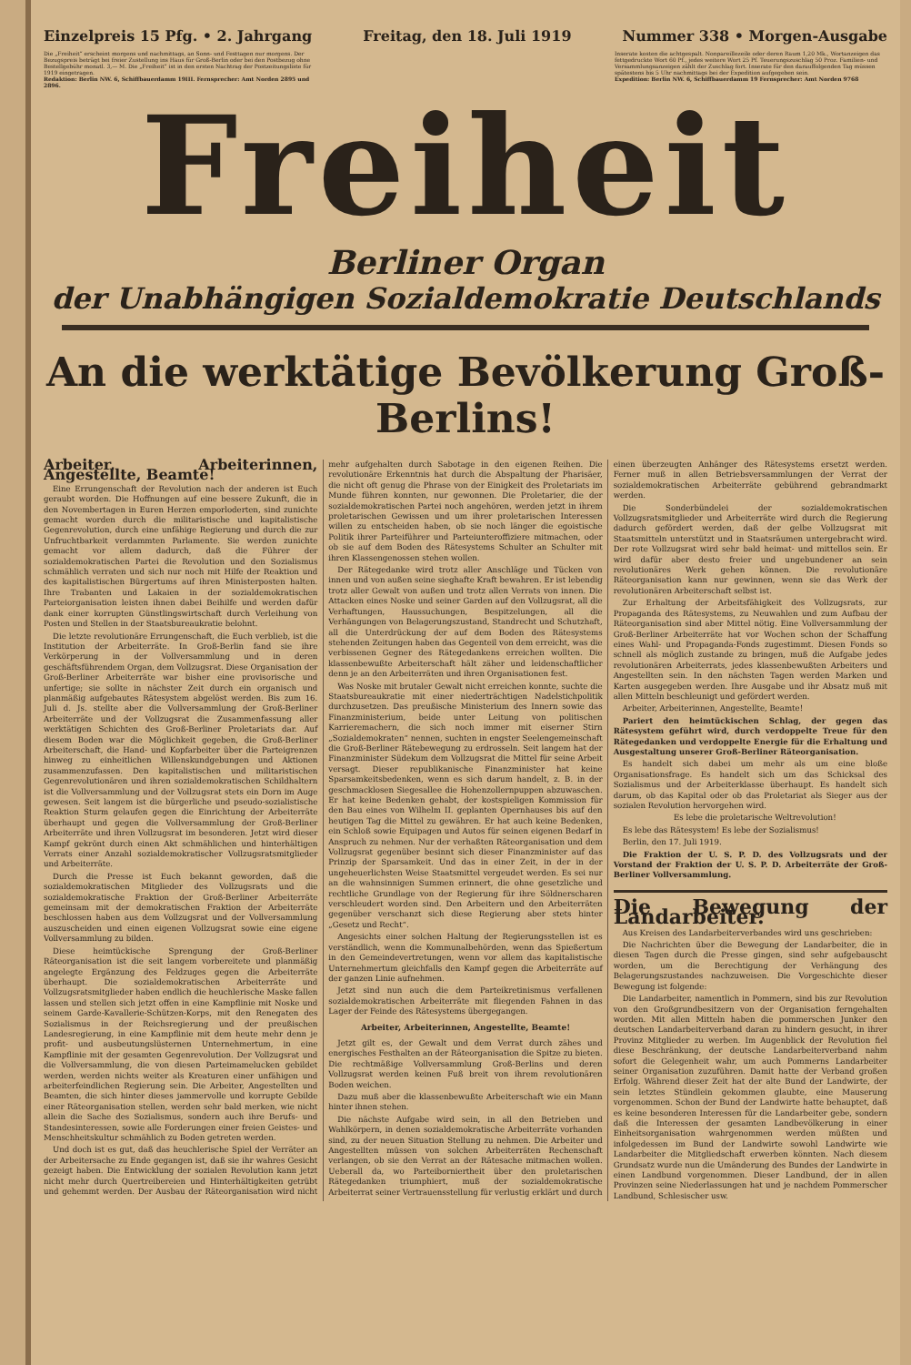Einzelpreis 15 Pfg. • 2. Jahrgang Freitag, den 18. Juli 1919 Nummer 338 • Morgen-Ausgabe
Die „Freiheit“ erscheint morgens und nachmittags, an Sonn- und Festtagen nur morgens. Der Bezugspreis beträgt bei freier Zustellung ins Haus für Groß-Berlin oder bei den Postbezug ohne Bestellgebühr monatl. 3,— M. Die „Freiheit“ ist in den ersten Nachtrag der Postzeitungsliste für 1919 eingetragen.
Redaktion: Berlin NW. 6, Schiffbauerdamm 19III. Fernsprecher: Amt Norden 2895 und 2896.
Inserate kosten die achtgespalt. Nonpareillezeile oder deren Raum 1,20 Mk., Wortanzeigen das fettgedruckte Wort 60 Pf., jedes weitere Wort 25 Pf. Teuerungszuschlag 50 Proz. Familien- und Versammlungsanzeigen zählt der Zuschlag fort. Inserate für den darauffolgenden Tag müssen spätestens bis 5 Uhr nachmittags bei der Expedition aufgegeben sein.
Expedition: Berlin NW. 6, Schiffbauerdamm 19 Fernsprecher: Amt Norden 9768
Freiheit
Berliner Organ
der Unabhängigen Sozialdemokratie Deutschlands
An die werktätige Bevölkerung Groß-Berlins!
Arbeiter, Arbeiterinnen, Angestellte, Beamte!
Eine Errungenschaft der Revolution nach der anderen ist Euch geraubt worden. Die Hoffnungen auf eine bessere Zukunft, die in den Novembertagen in Euren Herzen emporloderten, sind zunichte gemacht worden durch die militaristische und kapitalistische Gegenrevolution, durch eine unfähige Regierung und durch die zur Unfruchtbarkeit verdammten Parlamente. Sie werden zunichte gemacht vor allem dadurch, daß die Führer der sozialdemokratischen Partei die Revolution und den Sozialismus schmählich verraten und sich nur noch mit Hilfe der Reaktion und des kapitalistischen Bürgertums auf ihren Ministerposten halten. Ihre Trabanten und Lakaien in der sozialdemokratischen Parteiorganisation leisten ihnen dabei Beihilfe und werden dafür dank einer korrupten Günstlingswirtschaft durch Verleihung von Posten und Stellen in der Staatsbureaukratie belohnt.
Die letzte revolutionäre Errungenschaft, die Euch verblieb, ist die Institution der Arbeiterräte. In Groß-Berlin fand sie ihre Verkörperung in der Vollversammlung und in deren geschäftsführendem Organ, dem Vollzugsrat. Diese Organisation der Groß-Berliner Arbeiterräte war bisher eine provisorische und unfertige; sie sollte in nächster Zeit durch ein organisch und planmäßig aufgebautes Rätesystem abgelöst werden. Bis zum 16. Juli d. Js. stellte aber die Vollversammlung der Groß-Berliner Arbeiterräte und der Vollzugsrat die Zusammenfassung aller werktätigen Schichten des Groß-Berliner Proletariats dar. Auf diesem Boden war die Möglichkeit gegeben, die Groß-Berliner Arbeiterschaft, die Hand- und Kopfarbeiter über die Parteigrenzen hinweg zu einheitlichen Willenskundgebungen und Aktionen zusammenzufassen. Den kapitalistischen und militaristischen Gegenrevolutionären und ihren sozialdemokratischen Schildhaltern ist die Vollversammlung und der Vollzugsrat stets ein Dorn im Auge gewesen. Seit langem ist die bürgerliche und pseudo-sozialistische Reaktion Sturm gelaufen gegen die Einrichtung der Arbeiterräte überhaupt und gegen die Vollversammlung der Groß-Berliner Arbeiterräte und ihren Vollzugsrat im besonderen. Jetzt wird dieser Kampf gekrönt durch einen Akt schmählichen und hinterhältigen Verrats einer Anzahl sozialdemokratischer Vollzugsratsmitglieder und Arbeiterräte.
Durch die Presse ist Euch bekannt geworden, daß die sozialdemokratischen Mitglieder des Vollzugsrats und die sozialdemokratische Fraktion der Groß-Berliner Arbeiterräte gemeinsam mit der demokratischen Fraktion der Arbeiterräte beschlossen haben aus dem Vollzugsrat und der Vollversammlung auszuscheiden und einen eigenen Vollzugsrat sowie eine eigene Vollversammlung zu bilden.
Diese heimtückische Sprengung der Groß-Berliner Räteorganisation ist die seit langem vorbereitete und planmäßig angelegte Ergänzung des Feldzuges gegen die Arbeiterräte überhaupt. Die sozialdemokratischen Arbeiterräte und Vollzugsratsmitglieder haben endlich die heuchlerische Maske fallen lassen und stellen sich jetzt offen in eine Kampflinie mit Noske und seinem Garde-Kavallerie-Schützen-Korps, mit den Renegaten des Sozialismus in der Reichsregierung und der preußischen Landesregierung, in eine Kampflinie mit dem heute mehr denn je profit- und ausbeutungslüsternen Unternehmertum, in eine Kampflinie mit der gesamten Gegenrevolution. Der Vollzugsrat und die Vollversammlung, die von diesen Parteimamelucken gebildet werden, werden nichts weiter als Kreaturen einer unfähigen und arbeiterfeindlichen Regierung sein. Die Arbeiter, Angestellten und Beamten, die sich hinter dieses jammervolle und korrupte Gebilde einer Räteorganisation stellen, werden sehr bald merken, wie nicht allein die Sache des Sozialismus, sondern auch ihre Berufs- und Standesinteressen, sowie alle Forderungen einer freien Geistes- und Menschheitskultur schmählich zu Boden getreten werden.
Und doch ist es gut, daß das heuchlerische Spiel der Verräter an der Arbeitersache zu Ende gegangen ist, daß sie ihr wahres Gesicht gezeigt haben. Die Entwicklung der sozialen Revolution kann jetzt nicht mehr durch Quertreibereien und Hinterhältigkeiten getrübt und gehemmt werden. Der Ausbau der Räteorganisation wird nicht mehr aufgehalten durch Sabotage in den eigenen Reihen. Die revolutionäre Erkenntnis hat durch die Abspaltung der Pharisäer, die nicht oft genug die Phrase von der Einigkeit des Proletariats im Munde führen konnten, nur gewonnen. Die Proletarier, die der sozialdemokratischen Partei noch angehören, werden jetzt in ihrem proletarischen Gewissen und um ihrer proletarischen Interessen willen zu entscheiden haben, ob sie noch länger die egoistische Politik ihrer Parteiführer und Parteiunteroffiziere mitmachen, oder ob sie auf dem Boden des Rätesystems Schulter an Schulter mit ihren Klassengenossen stehen wollen.
Der Rätegedanke wird trotz aller Anschläge und Tücken von innen und von außen seine sieghafte Kraft bewahren. Er ist lebendig trotz aller Gewalt von außen und trotz allen Verrats von innen. Die Attacken eines Noske und seiner Garden auf den Vollzugsrat, all die Verhaftungen, Haussuchungen, Bespitzelungen, all die Verhängungen von Belagerungszustand, Standrecht und Schutzhaft, all die Unterdrückung der auf dem Boden des Rätesystems stehenden Zeitungen haben das Gegenteil von dem erreicht, was die verbissenen Gegner des Rätegedankens erreichen wollten. Die klassenbewußte Arbeiterschaft hält zäher und leidenschaftlicher denn je an den Arbeiterräten und ihren Organisationen fest.
Was Noske mit brutaler Gewalt nicht erreichen konnte, suchte die Staatsbureaukratie mit einer niederträchtigen Nadelstichpolitik durchzusetzen. Das preußische Ministerium des Innern sowie das Finanzministerium, beide unter Leitung von politischen Karrieremachern, die sich noch immer mit eiserner Stirn „Sozialdemokraten“ nennen, suchten in engster Seelengemeinschaft die Groß-Berliner Rätebewegung zu erdrosseln. Seit langem hat der Finanzminister Südekum dem Vollzugsrat die Mittel für seine Arbeit versagt. Dieser republikanische Finanzminister hat keine Sparsamkeitsbedenken, wenn es sich darum handelt, z. B. in der geschmacklosen Siegesallee die Hohenzollernpuppen abzuwaschen. Er hat keine Bedenken gehabt, der kostspieligen Kommission für den Bau eines von Wilhelm II. geplanten Opernhauses bis auf den heutigen Tag die Mittel zu gewähren. Er hat auch keine Bedenken, ein Schloß sowie Equipagen und Autos für seinen eigenen Bedarf in Anspruch zu nehmen. Nur der verhaßten Räteorganisation und dem Vollzugsrat gegenüber besinnt sich dieser Finanzminister auf das Prinzip der Sparsamkeit. Und das in einer Zeit, in der in der ungeheuerlichsten Weise Staatsmittel vergeudet werden. Es sei nur an die wahnsinnigen Summen erinnert, die ohne gesetzliche und rechtliche Grundlage von der Regierung für ihre Söldnerscharen verschleudert worden sind. Den Arbeitern und den Arbeiterräten gegenüber verschanzt sich diese Regierung aber stets hinter „Gesetz und Recht“.
Angesichts einer solchen Haltung der Regierungsstellen ist es verständlich, wenn die Kommunalbehörden, wenn das Spießertum in den Gemeindevertretungen, wenn vor allem das kapitalistische Unternehmertum gleichfalls den Kampf gegen die Arbeiterräte auf der ganzen Linie aufnehmen.
Jetzt sind nun auch die dem Parteikretinismus verfallenen sozialdemokratischen Arbeiterräte mit fliegenden Fahnen in das Lager der Feinde des Rätesystems übergegangen.
Arbeiter, Arbeiterinnen, Angestellte, Beamte!
Jetzt gilt es, der Gewalt und dem Verrat durch zähes und energisches Festhalten an der Räteorganisation die Spitze zu bieten. Die rechtmäßige Vollversammlung Groß-Berlins und deren Vollzugsrat werden keinen Fuß breit von ihrem revolutionären Boden weichen.
Dazu muß aber die klassenbewußte Arbeiterschaft wie ein Mann hinter ihnen stehen.
Die nächste Aufgabe wird sein, in all den Betrieben und Wahlkörpern, in denen sozialdemokratische Arbeiterräte vorhanden sind, zu der neuen Situation Stellung zu nehmen. Die Arbeiter und Angestellten müssen von solchen Arbeiterräten Rechenschaft verlangen, ob sie den Verrat an der Rätesache mitmachen wollen. Ueberall da, wo Parteiborniertheit über den proletarischen Rätegedanken triumphiert, muß der sozialdemokratische Arbeiterrat seiner Vertrauensstellung für verlustig erklärt und durch einen überzeugten Anhänger des Rätesystems ersetzt werden. Ferner muß in allen Betriebsversammlungen der Verrat der sozialdemokratischen Arbeiterräte gebührend gebrandmarkt werden.
Die Sonderbündelei der sozialdemokratischen Vollzugsratsmitglieder und Arbeiterräte wird durch die Regierung dadurch gefördert werden, daß der gelbe Vollzugsrat mit Staatsmitteln unterstützt und in Staatsräumen untergebracht wird. Der rote Vollzugsrat wird sehr bald heimat- und mittellos sein. Er wird dafür aber desto freier und ungebundener an sein revolutionäres Werk gehen können. Die revolutionäre Räteorganisation kann nur gewinnen, wenn sie das Werk der revolutionären Arbeiterschaft selbst ist.
Zur Erhaltung der Arbeitsfähigkeit des Vollzugsrats, zur Propaganda des Rätesystems, zu Neuwahlen und zum Aufbau der Räteorganisation sind aber Mittel nötig. Eine Vollversammlung der Groß-Berliner Arbeiterräte hat vor Wochen schon der Schaffung eines Wahl- und Propaganda-Fonds zugestimmt. Diesen Fonds so schnell als möglich zustande zu bringen, muß die Aufgabe jedes revolutionären Arbeiterrats, jedes klassenbewußten Arbeiters und Angestellten sein. In den nächsten Tagen werden Marken und Karten ausgegeben werden. Ihre Ausgabe und ihr Absatz muß mit allen Mitteln beschleunigt und gefördert werden.
Arbeiter, Arbeiterinnen, Angestellte, Beamte!
Pariert den heimtückischen Schlag, der gegen das Rätesystem geführt wird, durch verdoppelte Treue für den Rätegedanken und verdoppelte Energie für die Erhaltung und Ausgestaltung unserer Groß-Berliner Räteorganisation.
Es handelt sich dabei um mehr als um eine bloße Organisationsfrage. Es handelt sich um das Schicksal des Sozialismus und der Arbeiterklasse überhaupt. Es handelt sich darum, ob das Kapital oder ob das Proletariat als Sieger aus der sozialen Revolution hervorgehen wird.
Es lebe die proletarische Weltrevolution!
Es lebe das Rätesystem! Es lebe der Sozialismus!
Berlin, den 17. Juli 1919.
Die Fraktion der U. S. P. D. des Vollzugsrats und der Vorstand der Fraktion der U. S. P. D. Arbeiterräte der Groß-Berliner Vollversammlung.
Die Bewegung der Landarbeiter.
Aus Kreisen des Landarbeiterverbandes wird uns geschrieben:
Die Nachrichten über die Bewegung der Landarbeiter, die in diesen Tagen durch die Presse gingen, sind sehr aufgebauscht worden, um die Berechtigung der Verhängung des Belagerungszustandes nachzuweisen. Die Vorgeschichte dieser Bewegung ist folgende:
Die Landarbeiter, namentlich in Pommern, sind bis zur Revolution von den Großgrundbesitzern von der Organisation ferngehalten worden. Mit allen Mitteln haben die pommerschen Junker den deutschen Landarbeiterverband daran zu hindern gesucht, in ihrer Provinz Mitglieder zu werben. Im Augenblick der Revolution fiel diese Beschränkung, der deutsche Landarbeiterverband nahm sofort die Gelegenheit wahr, um auch Pommerns Landarbeiter seiner Organisation zuzuführen. Damit hatte der Verband großen Erfolg. Während dieser Zeit hat der alte Bund der Landwirte, der sein letztes Stündlein gekommen glaubte, eine Mauserung vorgenommen. Schon der Bund der Landwirte hatte behauptet, daß es keine besonderen Interessen für die Landarbeiter gebe, sondern daß die Interessen der gesamten Landbevölkerung in einer Einheitsorganisation wahrgenommen werden müßten und infolgedessen im Bund der Landwirte sowohl Landwirte wie Landarbeiter die Mitgliedschaft erwerben könnten. Nach diesem Grundsatz wurde nun die Umänderung des Bundes der Landwirte in einen Landbund vorgenommen. Dieser Landbund, der in allen Provinzen seine Niederlassungen hat und je nachdem Pommerscher Landbund, Schlesischer usw.